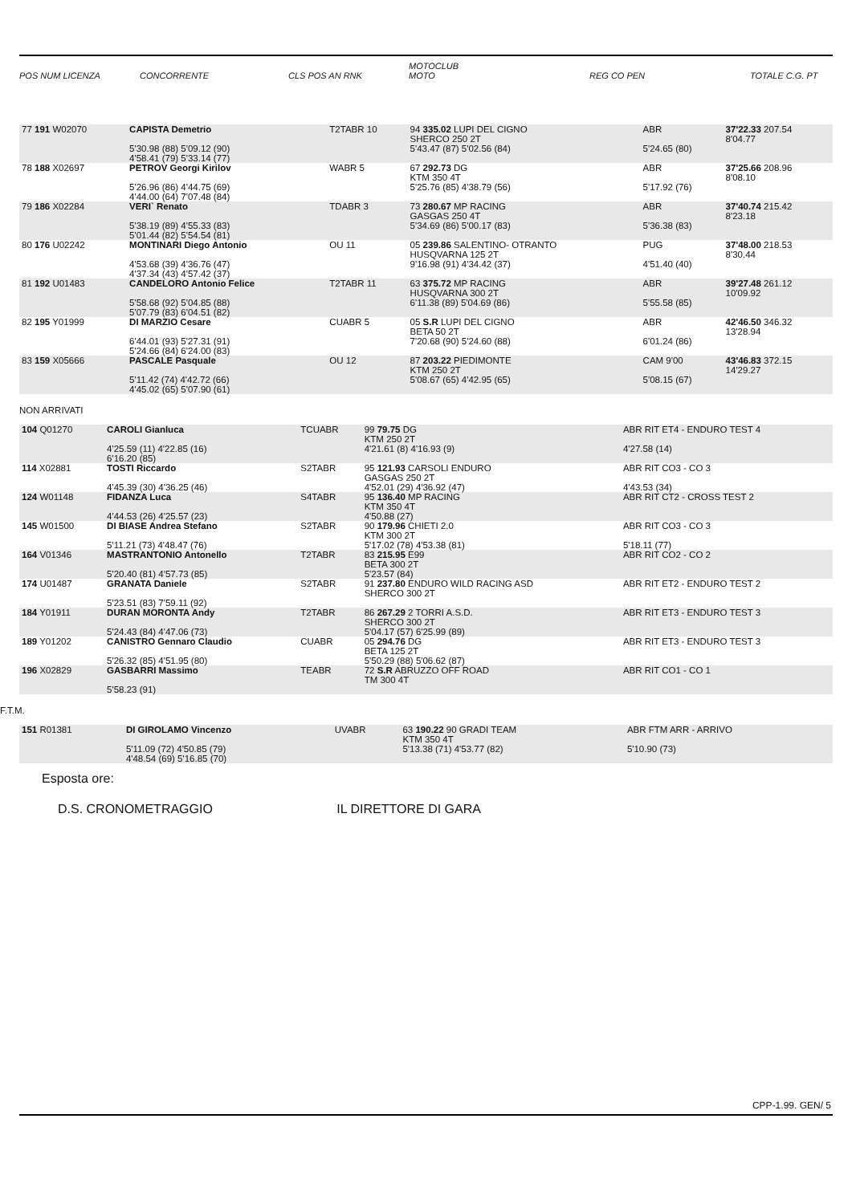POS NUM LICENZA CONCORRENTE CLS POS AN RNK MOTOCLUB
MOTO REG CO PEN TOTALE C.G. PT
| 77 191 W02070 | CAPISTA Demetrio | T2TABR 10 | 94 335.02 LUPI DEL CIGNO SHERCO 250 2T | ABR | 37'22.33 207.54 8'04.77 |
| | 5'30.98 (88) 5'09.12 (90) 4'58.41 (79) 5'33.14 (77) | | 5'43.47 (87) 5'02.56 (84) | 5'24.65 (80) | |
| 78 188 X02697 | PETROV Georgi Kirilov | WABR 5 | 67 292.73 DG KTM 350 4T | ABR | 37'25.66 208.96 8'08.10 |
| | 5'26.96 (86) 4'44.75 (69) 4'44.00 (64) 7'07.48 (84) | | 5'25.76 (85) 4'38.79 (56) | 5'17.92 (76) | |
| 79 186 X02284 | VERI` Renato | TDABR 3 | 73 280.67 MP RACING GASGAS 250 4T | ABR | 37'40.74 215.42 8'23.18 |
| | 5'38.19 (89) 4'55.33 (83) 5'01.44 (82) 5'54.54 (81) | | 5'34.69 (86) 5'00.17 (83) | 5'36.38 (83) | |
| 80 176 U02242 | MONTINARI Diego Antonio | OU 11 | 05 239.86 SALENTINO- OTRANTO HUSQVARNA 125 2T | PUG | 37'48.00 218.53 8'30.44 |
| | 4'53.68 (39) 4'36.76 (47) 4'37.34 (43) 4'57.42 (37) | | 9'16.98 (91) 4'34.42 (37) | 4'51.40 (40) | |
| 81 192 U01483 | CANDELORO Antonio Felice | T2TABR 11 | 63 375.72 MP RACING HUSQVARNA 300 2T | ABR | 39'27.48 261.12 10'09.92 |
| | 5'58.68 (92) 5'04.85 (88) 5'07.79 (83) 6'04.51 (82) | | 6'11.38 (89) 5'04.69 (86) | 5'55.58 (85) | |
| 82 195 Y01999 | DI MARZIO Cesare | CUABR 5 | 05 S.R LUPI DEL CIGNO BETA 50 2T | ABR | 42'46.50 346.32 13'28.94 |
| | 6'44.01 (93) 5'27.31 (91) 5'24.66 (84) 6'24.00 (83) | | 7'20.68 (90) 5'24.60 (88) | 6'01.24 (86) | |
| 83 159 X05666 | PASCALE Pasquale | OU 12 | 87 203.22 PIEDIMONTE KTM 250 2T | CAM 9'00 | 43'46.83 372.15 14'29.27 |
| | 5'11.42 (74) 4'42.72 (66) 4'45.02 (65) 5'07.90 (61) | | 5'08.67 (65) 4'42.95 (65) | 5'08.15 (67) | |
NON ARRIVATI
| 104 Q01270 | CAROLI Gianluca | TCUABR | 99 79.75 DG KTM 250 2T | ABR RIT ET4 - ENDURO TEST 4 |
| | 4'25.59 (11) 4'22.85 (16) 6'16.20 (85) | | 4'21.61 (8) 4'16.93 (9) | 4'27.58 (14) |
| 114 X02881 | TOSTI Riccardo | S2TABR | 95 121.93 CARSOLI ENDURO GASGAS 250 2T | ABR RIT CO3 - CO 3 |
| | 4'45.39 (30) 4'36.25 (46) | | 4'52.01 (29) 4'36.92 (47) | 4'43.53 (34) |
| 124 W01148 | FIDANZA Luca | S4TABR | 95 136.40 MP RACING KTM 350 4T | ABR RIT CT2 - CROSS TEST 2 |
| | 4'44.53 (26) 4'25.57 (23) | | 4'50.88 (27) | |
| 145 W01500 | DI BIASE Andrea Stefano | S2TABR | 90 179.96 CHIETI 2.0 KTM 300 2T | ABR RIT CO3 - CO 3 |
| | 5'11.21 (73) 4'48.47 (76) | | 5'17.02 (78) 4'53.38 (81) | 5'18.11 (77) |
| 164 V01346 | MASTRANTONIO Antonello | T2TABR | 83 215.95 E99 BETA 300 2T | ABR RIT CO2 - CO 2 |
| | 5'20.40 (81) 4'57.73 (85) | | 5'23.57 (84) | |
| 174 U01487 | GRANATA Daniele | S2TABR | 91 237.80 ENDURO WILD RACING ASD SHERCO 300 2T | ABR RIT ET2 - ENDURO TEST 2 |
| | 5'23.51 (83) 7'59.11 (92) | | | |
| 184 Y01911 | DURAN MORONTA Andy | T2TABR | 86 267.29 2 TORRI A.S.D. SHERCO 300 2T | ABR RIT ET3 - ENDURO TEST 3 |
| | 5'24.43 (84) 4'47.06 (73) | | 5'04.17 (57) 6'25.99 (89) | |
| 189 Y01202 | CANISTRO Gennaro Claudio | CUABR | 05 294.76 DG BETA 125 2T | ABR RIT ET3 - ENDURO TEST 3 |
| | 5'26.32 (85) 4'51.95 (80) | | 5'50.29 (88) 5'06.62 (87) | |
| 196 X02829 | GASBARRI Massimo | TEABR | 72 S.R ABRUZZO OFF ROAD TM 300 4T | ABR RIT CO1 - CO 1 |
| | 5'58.23 (91) | | | |
F.T.M.
| 151 R01381 | DI GIROLAMO Vincenzo | UVABR | 63 190.22 90 GRADI TEAM KTM 350 4T | ABR FTM ARR - ARRIVO |
| | 5'11.09 (72) 4'50.85 (79) 4'48.54 (69) 5'16.85 (70) | | 5'13.38 (71) 4'53.77 (82) | 5'10.90 (73) |
Esposta ore:
D.S. CRONOMETRAGGIO IL DIRETTORE DI GARA
CPP-1.99. GEN/ 5